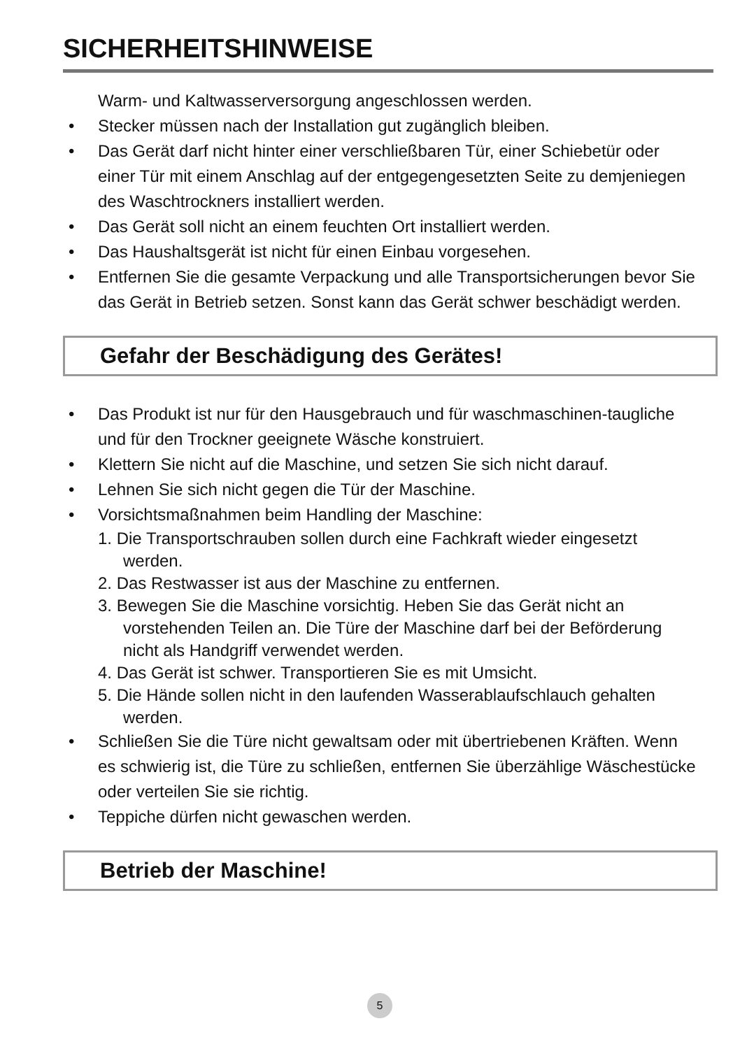SICHERHEITSHINWEISE
Warm- und Kaltwasserversorgung angeschlossen werden.
• Stecker müssen nach der Installation gut zugänglich bleiben.
• Das Gerät darf nicht hinter einer verschließbaren Tür, einer Schiebetür oder einer Tür mit einem Anschlag auf der entgegengesetzten Seite zu demjeniegen des Waschtrockners installiert werden.
• Das Gerät soll nicht an einem feuchten Ort installiert werden.
• Das Haushaltsgerät ist nicht für einen Einbau vorgesehen.
• Entfernen Sie die gesamte Verpackung und alle Transportsicherungen bevor Sie das Gerät in Betrieb setzen. Sonst kann das Gerät schwer beschädigt werden.
Gefahr der Beschädigung des Gerätes!
• Das Produkt ist nur für den Hausgebrauch und für waschmaschinen-taugliche und für den Trockner geeignete Wäsche konstruiert.
• Klettern Sie nicht auf die Maschine, und setzen Sie sich nicht darauf.
• Lehnen Sie sich nicht gegen die Tür der Maschine.
• Vorsichtsmaßnahmen beim Handling der Maschine:
1. Die Transportschrauben sollen durch eine Fachkraft wieder eingesetzt werden.
2. Das Restwasser ist aus der Maschine zu entfernen.
3. Bewegen Sie die Maschine vorsichtig. Heben Sie das Gerät nicht an vorstehenden Teilen an. Die Türe der Maschine darf bei der Beförderung nicht als Handgriff verwendet werden.
4. Das Gerät ist schwer. Transportieren Sie es mit Umsicht.
5. Die Hände sollen nicht in den laufenden Wasserablaufschlauch gehalten werden.
• Schließen Sie die Türe nicht gewaltsam oder mit übertriebenen Kräften. Wenn es schwierig ist, die Türe zu schließen, entfernen Sie überzählige Wäschestücke oder verteilen Sie sie richtig.
• Teppiche dürfen nicht gewaschen werden.
Betrieb der Maschine!
5